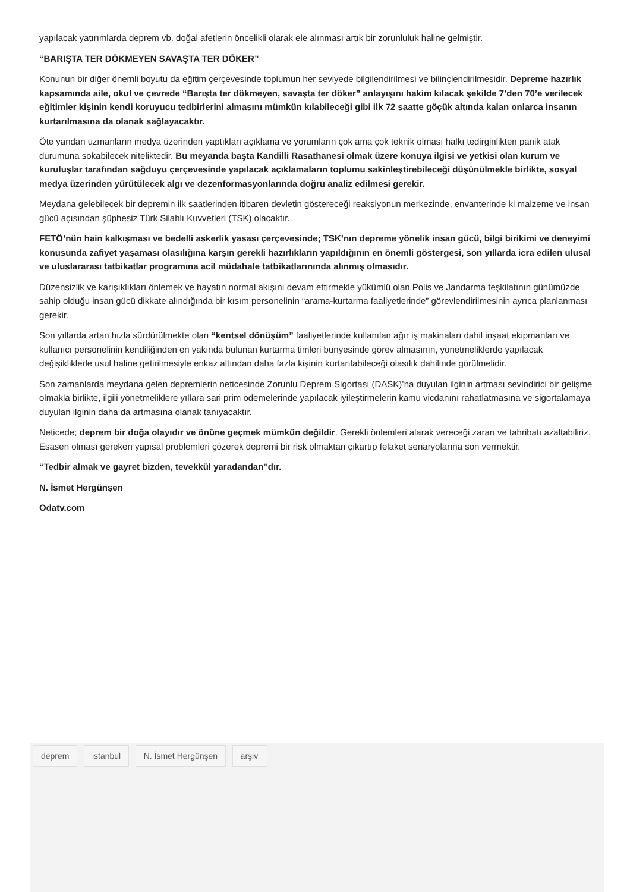yapılacak yatırımlarda deprem vb. doğal afetlerin öncelikli olarak ele alınması artık bir zorunluluk haline gelmiştir.
“BARIŞTA TER DÖKMEYEN SAVAŞTA TER DÖKER”
Konunun bir diğer önemli boyutu da eğitim çerçevesinde toplumun her seviyede bilgilendirilmesi ve bilinçlendirilmesidir. Depreme hazırlık kapsamında aile, okul ve çevrede “Barışta ter dökmeyen, savaşta ter döker” anlayışını hakim kılacak şekilde 7’den 70’e verilecek eğitimler kişinin kendi koruyucu tedbirlerini almasını mümkün kılabileceği gibi ilk 72 saatte göçük altında kalan onlarca insanın kurtarılmasına da olanak sağlayacaktır.
Öte yandan uzmanların medya üzerinden yaptıkları açıklama ve yorumların çok ama çok teknik olması halkı tedirginlikten panik atak durumuna sokabilecek niteliktedir. Bu meyanda başta Kandilli Rasathanesi olmak üzere konuya ilgisi ve yetkisi olan kurum ve kuruluşlar tarafından sağduyu çerçevesinde yapılacak açıklamaların toplumu sakinleştirebileceği düşünülmekle birlikte, sosyal medya üzerinden yürütülecek algı ve dezenformasyonlarında doğru analiz edilmesi gerekir.
Meydana gelebilecek bir depremin ilk saatlerinden itibaren devletin göstereceği reaksiyonun merkezinde, envanterinde ki malzeme ve insan gücü açısından şüphesiz Türk Silahlı Kuvvetleri (TSK) olacaktır.
FETÖ’nün hain kalkışması ve bedelli askerlik yasası çerçevesinde; TSK’nın depreme yönelik insan gücü, bilgi birikimi ve deneyimi konusunda zafiyet yaşaması olasılığına karşın gerekli hazırlıkların yapıldığının en önemli göstergesi, son yıllarda icra edilen ulusal ve uluslararası tatbikatlar programına acil müdahale tatbikatlarınında alınmış olmasıdır.
Düzensizlik ve karışıklıkları önlemek ve hayatın normal akışını devam ettirmekle yükümlü olan Polis ve Jandarma teşkilatının günümüzde sahip olduğu insan gücü dikkate alındığında bir kısım personelinin “arama-kurtarma faaliyetlerinde” görevlendirilmesinin ayrıca planlanması gerekir.
Son yıllarda artan hızla sürdürülmekte olan “kentsel dönüşüm” faaliyetlerinde kullanılan ağır iş makinaları dahil inşaat ekipmanları ve kullanıcı personelinin kendiliğinden en yakında bulunan kurtarma timleri bünyesinde görev almasının, yönetmeliklerde yapılacak değişikliklerle usul haline getirilmesiyle enkaz altından daha fazla kişinin kurtarılabileceği olasılık dahilinde görülmelidir.
Son zamanlarda meydana gelen depremlerin neticesinde Zorunlu Deprem Sigortası (DASK)’na duyulan ilginin artması sevindirici bir gelişme olmakla birlikte, ilgili yönetmeliklere yıllara sari prim ödemelerinde yapılacak iyileştirmelerin kamu vicdanını rahatlatmasına ve sigortalamaya duyulan ilginin daha da artmasına olanak tanıyacaktır.
Neticede; deprem bir doğa olayıdır ve önüne geçmek mümkün değildir. Gerekli önlemleri alarak vereceği zararı ve tahribatı azaltabiliriz. Esasen olması gereken yapısal problemleri çözerek depremi bir risk olmaktan çıkartıp felaket senaryolarına son vermektir.
“Tedbir almak ve gayret bizden, tevekkül yaradandan”dır.
N. İsmet Hergünşen
Odatv.com
deprem istanbul N. İsmet Hergünşen arşiv